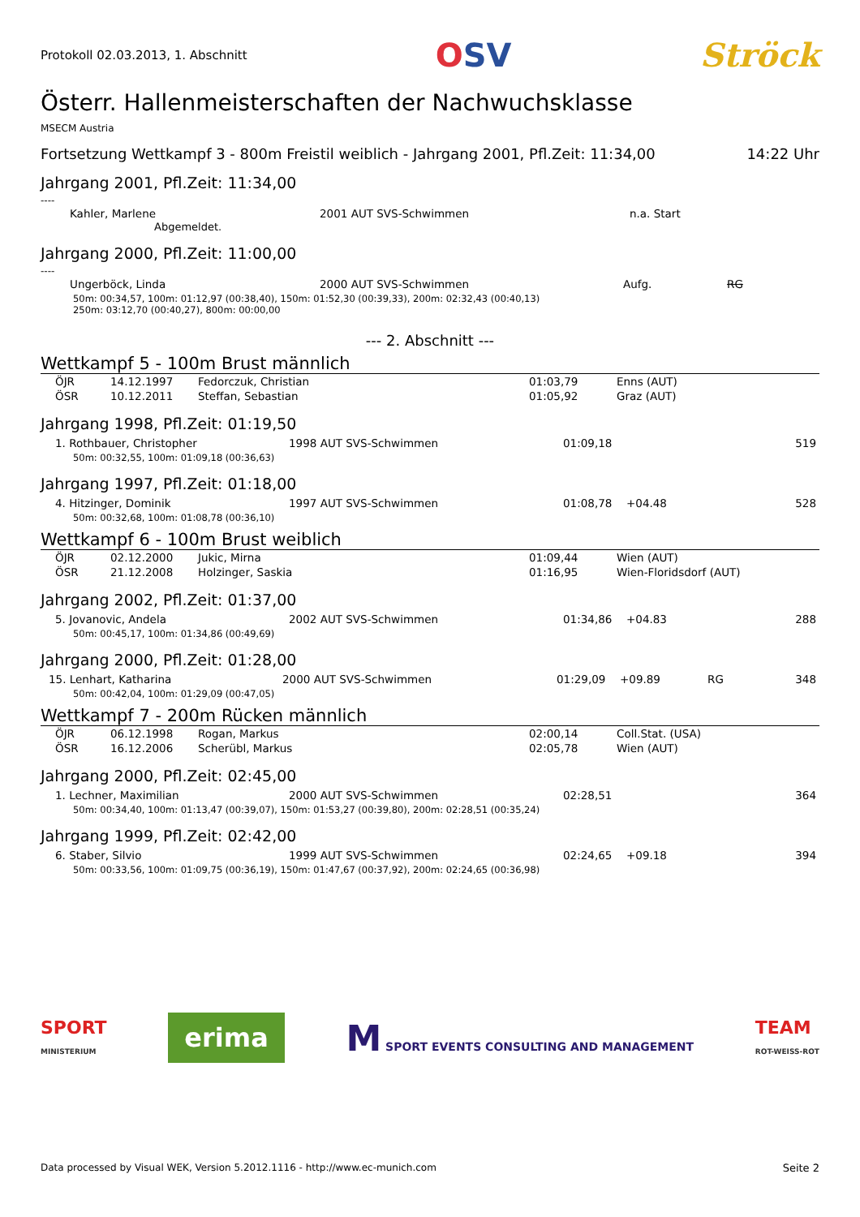Protokoll 02.03.2013, 1. Abschnitt
OSV Ströck
Österr. Hallenmeisterschaften der Nachwuchsklasse
MSECM Austria
Fortsetzung Wettkampf 3 - 800m Freistil weiblich - Jahrgang 2001, Pfl.Zeit: 11:34,00 14:22 Uhr
Jahrgang 2001, Pfl.Zeit: 11:34,00
----
| Kahler, Marlene | 2001 AUT SVS-Schwimmen | n.a. Start |
Abgemeldet.
Jahrgang 2000, Pfl.Zeit: 11:00,00
----
| Ungerböck, Linda | 2000 AUT SVS-Schwimmen | Aufg. | RG |
50m: 00:34,57, 100m: 01:12,97 (00:38,40), 150m: 01:52,30 (00:39,33), 200m: 02:32,43 (00:40,13)
250m: 03:12,70 (00:40,27), 800m: 00:00,00
--- 2. Abschnitt ---
Wettkampf 5 - 100m Brust männlich
| ÖJR | 14.12.1997 | Fedorczuk, Christian | 01:03,79 | Enns (AUT) |
| ÖSR | 10.12.2011 | Steffan, Sebastian | 01:05,92 | Graz (AUT) |
Jahrgang 1998, Pfl.Zeit: 01:19,50
| 1. Rothbauer, Christopher | 1998 AUT SVS-Schwimmen | 01:09,18 | | | 519 |
50m: 00:32,55, 100m: 01:09,18 (00:36,63)
Jahrgang 1997, Pfl.Zeit: 01:18,00
| 4. Hitzinger, Dominik | 1997 AUT SVS-Schwimmen | 01:08,78 | +04.48 | | 528 |
50m: 00:32,68, 100m: 01:08,78 (00:36,10)
Wettkampf 6 - 100m Brust weiblich
| ÖJR | 02.12.2000 | Jukic, Mirna | 01:09,44 | Wien (AUT) |
| ÖSR | 21.12.2008 | Holzinger, Saskia | 01:16,95 | Wien-Floridsdorf (AUT) |
Jahrgang 2002, Pfl.Zeit: 01:37,00
| 5. Jovanovic, Andela | 2002 AUT SVS-Schwimmen | 01:34,86 | +04.83 | | 288 |
50m: 00:45,17, 100m: 01:34,86 (00:49,69)
Jahrgang 2000, Pfl.Zeit: 01:28,00
| 15. Lenhart, Katharina | 2000 AUT SVS-Schwimmen | 01:29,09 | +09.89 | RG | 348 |
50m: 00:42,04, 100m: 01:29,09 (00:47,05)
Wettkampf 7 - 200m Rücken männlich
| ÖJR | 06.12.1998 | Rogan, Markus | 02:00,14 | Coll.Stat. (USA) |
| ÖSR | 16.12.2006 | Scherübl, Markus | 02:05,78 | Wien (AUT) |
Jahrgang 2000, Pfl.Zeit: 02:45,00
| 1. Lechner, Maximilian | 2000 AUT SVS-Schwimmen | 02:28,51 | | | 364 |
50m: 00:34,40, 100m: 01:13,47 (00:39,07), 150m: 01:53,27 (00:39,80), 200m: 02:28,51 (00:35,24)
Jahrgang 1999, Pfl.Zeit: 02:42,00
| 6. Staber, Silvio | 1999 AUT SVS-Schwimmen | 02:24,65 | +09.18 | | 394 |
50m: 00:33,56, 100m: 01:09,75 (00:36,19), 150m: 01:47,67 (00:37,92), 200m: 02:24,65 (00:36,98)
SPORT
MINISTERIUM
erima
M SPORT EVENTS CONSULTING AND MANAGEMENT
TEAM
ROT-WEISS-ROT
Data processed by Visual WEK, Version 5.2012.1116 - http://www.ec-munich.com Seite 2